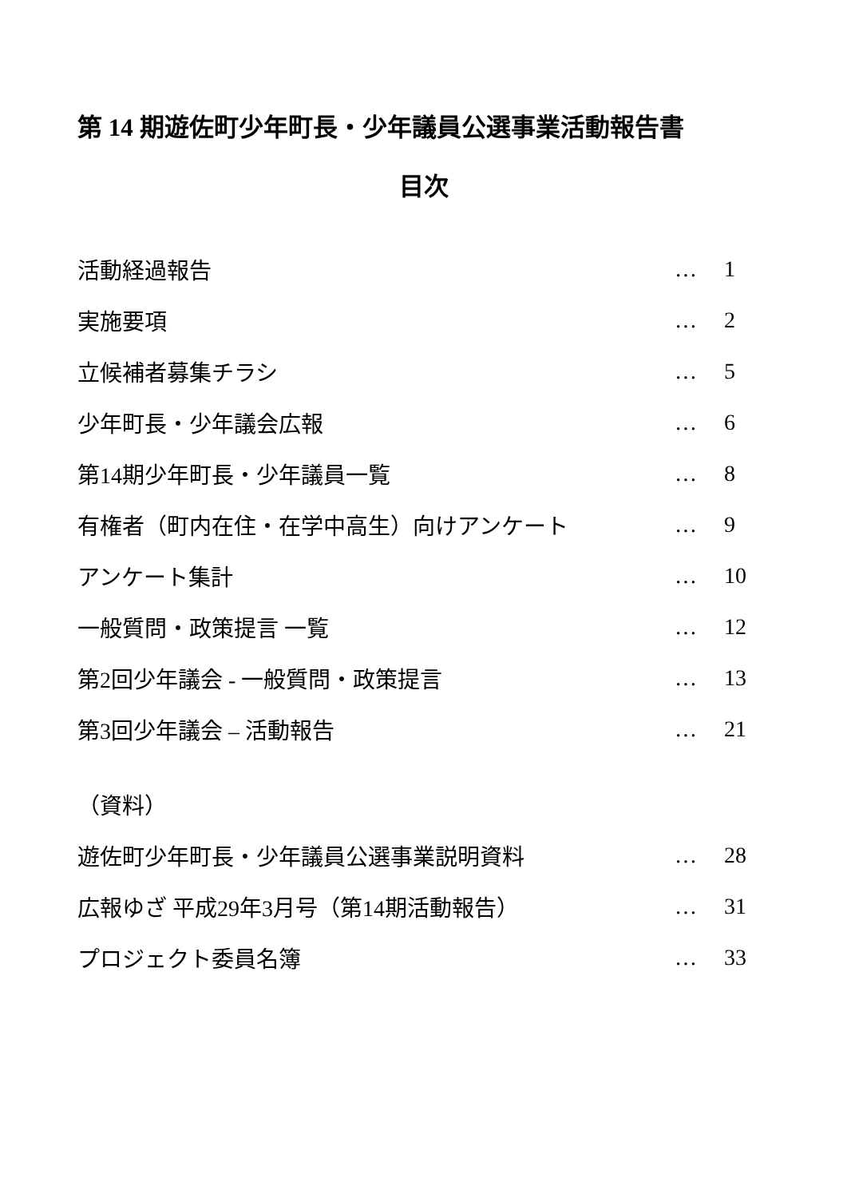第 14 期遊佐町少年町長・少年議員公選事業活動報告書
目次
活動経過報告 … 1
実施要項 … 2
立候補者募集チラシ … 5
少年町長・少年議会広報 … 6
第14期少年町長・少年議員一覧 … 8
有権者（町内在住・在学中高生）向けアンケート … 9
アンケート集計 … 10
一般質問・政策提言 一覧 … 12
第2回少年議会 - 一般質問・政策提言 … 13
第3回少年議会 – 活動報告 … 21
（資料）
遊佐町少年町長・少年議員公選事業説明資料 … 28
広報ゆざ 平成29年3月号（第14期活動報告） … 31
プロジェクト委員名簿 … 33